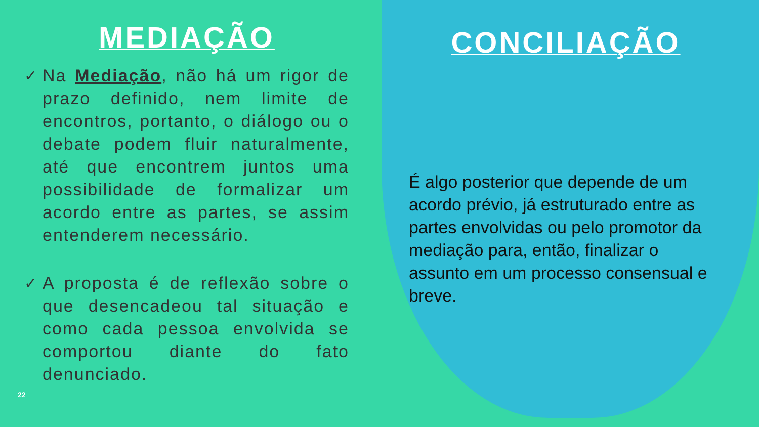MEDIAÇÃO
✓ Na Mediação, não há um rigor de prazo definido, nem limite de encontros, portanto, o diálogo ou o debate podem fluir naturalmente, até que encontrem juntos uma possibilidade de formalizar um acordo entre as partes, se assim entenderem necessário.
✓ A proposta é de reflexão sobre o que desencadeou tal situação e como cada pessoa envolvida se comportou diante do fato denunciado.
CONCILIAÇÃO
É algo posterior que depende de um acordo prévio, já estruturado entre as partes envolvidas ou pelo promotor da mediação para, então, finalizar o assunto em um processo consensual e breve.
22